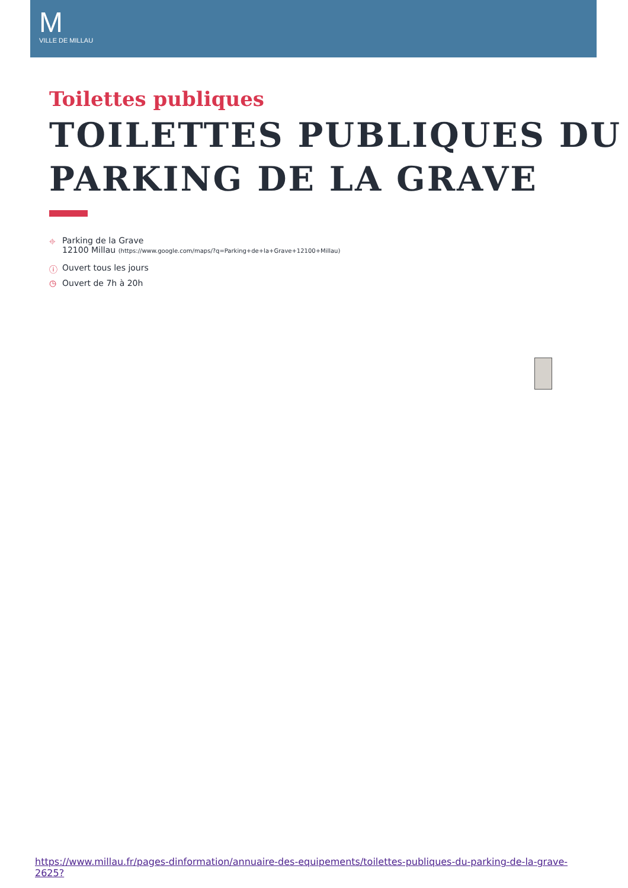M
VILLE DE MILLAU
Toilettes publiques
TOILETTES PUBLIQUES DU PARKING DE LA GRAVE
⌖ Parking de la Grave
12100 Millau (https://www.google.com/maps/?q=Parking+de+la+Grave+12100+Millau)
ⓘ Ouvert tous les jours
◷ Ouvert de 7h à 20h
https://www.millau.fr/pages-dinformation/annuaire-des-equipements/toilettes-publiques-du-parking-de-la-grave-2625?